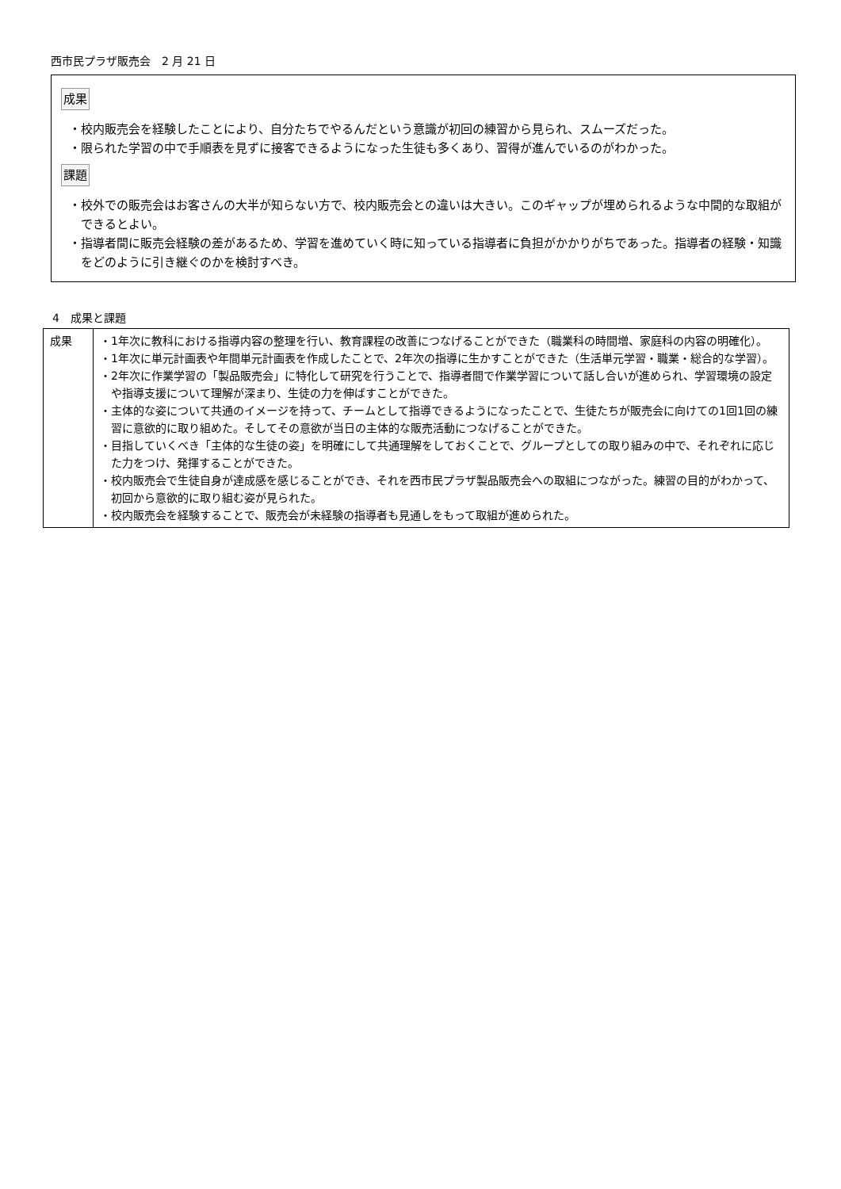西市民プラザ販売会　2 月 21 日
成果
・校内販売会を経験したことにより、自分たちでやるんだという意識が初回の練習から見られ、スムーズだった。
・限られた学習の中で手順表を見ずに接客できるようになった生徒も多くあり、習得が進んでいるのがわかった。
課題
・校外での販売会はお客さんの大半が知らない方で、校内販売会との違いは大きい。このギャップが埋められるような中間的な取組ができるとよい。
・指導者間に販売会経験の差があるため、学習を進めていく時に知っている指導者に負担がかかりがちであった。指導者の経験・知識をどのように引き継ぐのかを検討すべき。
4　成果と課題
| 成果 | ・1年次に教科における指導内容の整理を行い、教育課程の改善につなげることができた（職業科の時間増、家庭科の内容の明確化）。 ・1年次に単元計画表や年間単元計画表を作成したことで、2年次の指導に生かすことができた（生活単元学習・職業・総合的な学習）。 ・2年次に作業学習の「製品販売会」に特化して研究を行うことで、指導者間で作業学習について話し合いが進められ、学習環境の設定や指導支援について理解が深まり、生徒の力を伸ばすことができた。 ・主体的な姿について共通のイメージを持って、チームとして指導できるようになったことで、生徒たちが販売会に向けての1回1回の練習に意欲的に取り組めた。そしてその意欲が当日の主体的な販売活動につなげることができた。 ・目指していくべき「主体的な生徒の姿」を明確にして共通理解をしておくことで、グループとしての取り組みの中で、それぞれに応じた力をつけ、発揮することができた。 ・校内販売会で生徒自身が達成感を感じることができ、それを西市民プラザ製品販売会への取組につながった。練習の目的がわかって、初回から意欲的に取り組む姿が見られた。 ・校内販売会を経験することで、販売会が未経験の指導者も見通しをもって取組が進められた。 |